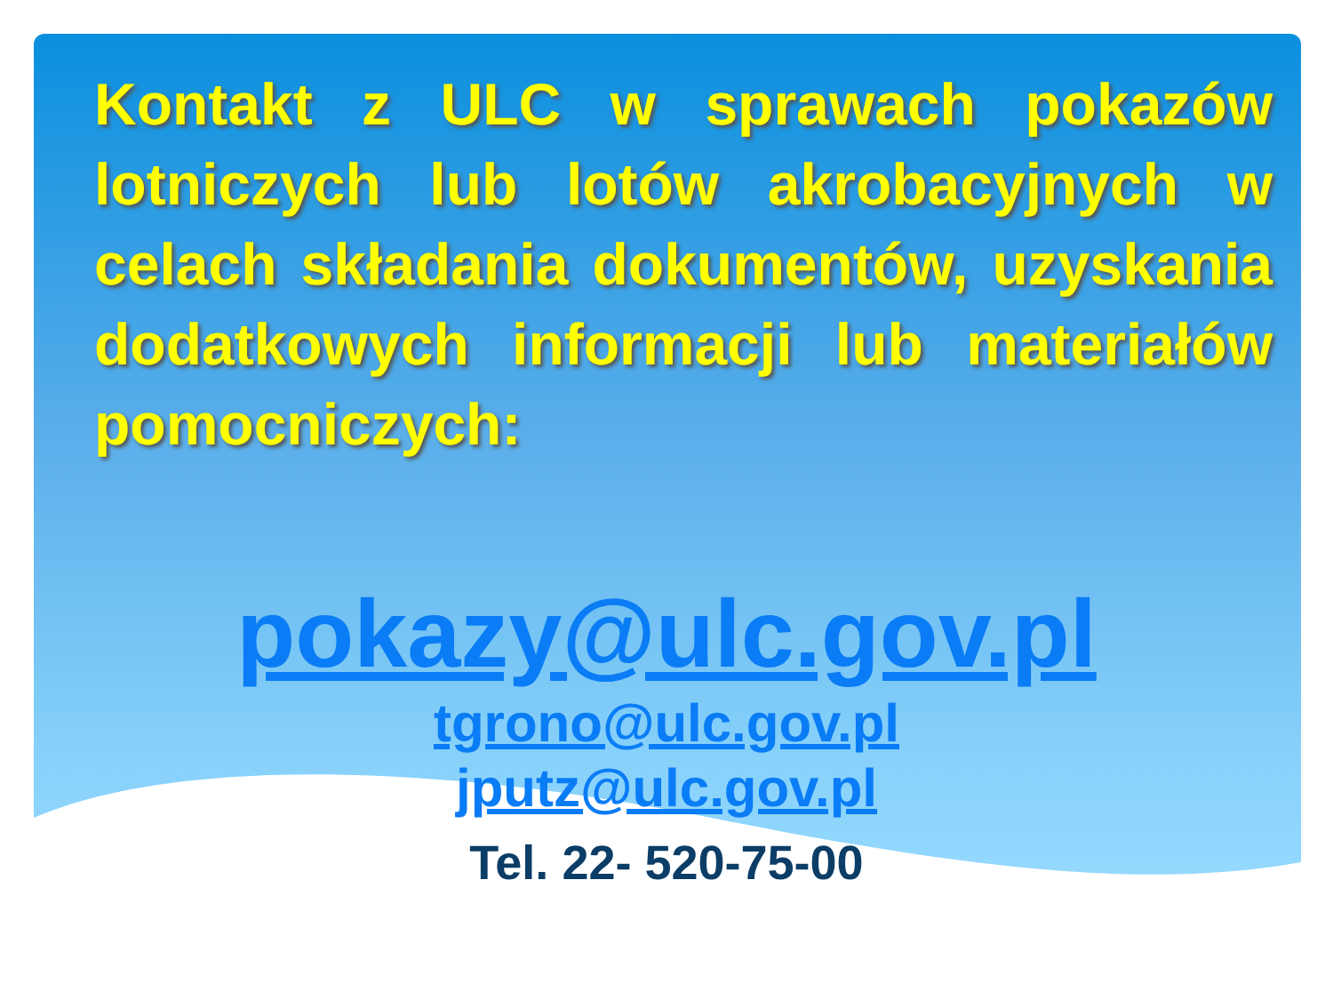Kontakt z ULC w sprawach pokazów lotniczych lub lotów akrobacyjnych w celach składania dokumentów, uzyskania dodatkowych informacji lub materiałów pomocniczych:
pokazy@ulc.gov.pl
tgrono@ulc.gov.pl
jputz@ulc.gov.pl
Tel. 22- 520-75-00